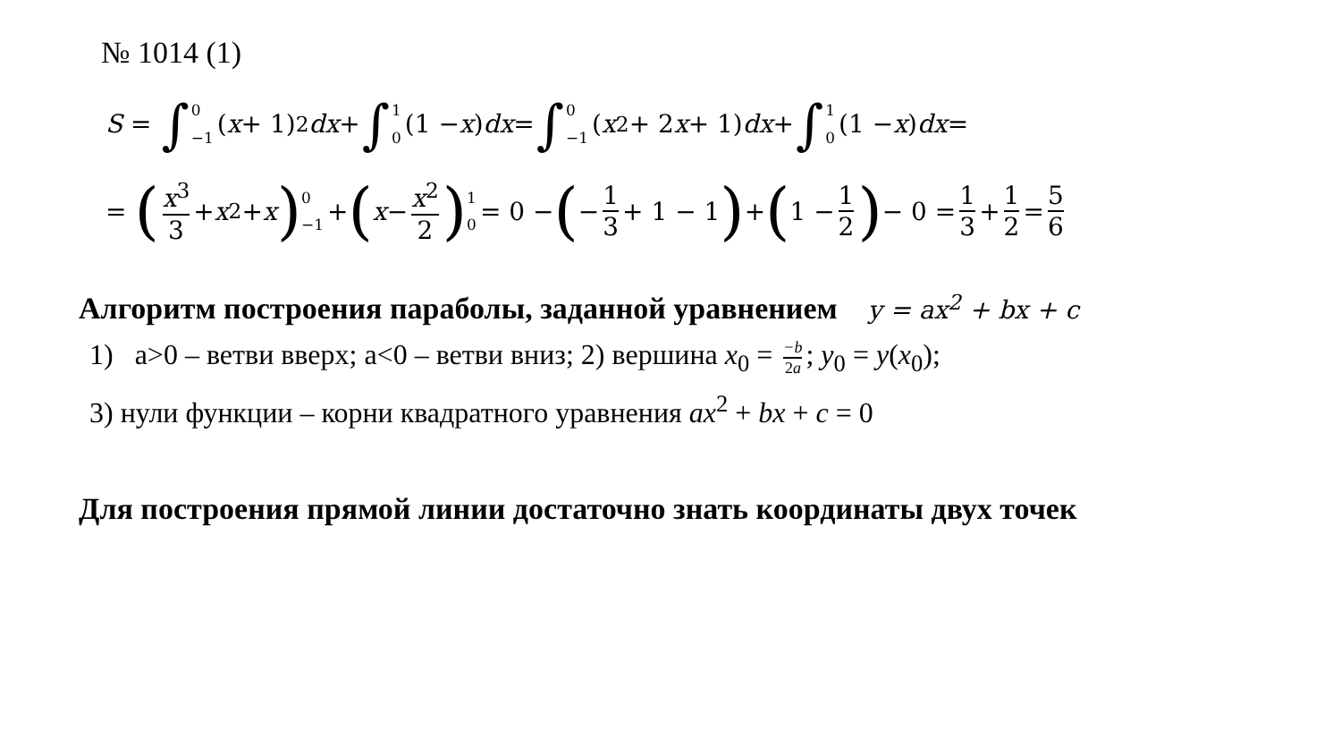№ 1014 (1)
S = ∫ 0 −1 (x + 1)<sup>2</sup> dx + ∫ 1 0 (1 − x) dx = ∫ 0 −1 (x<sup>2</sup> + 2 x + 1) dx + ∫ 1 0 (1 − x) dx =
= (x<sup>3</sup> 3 + x<sup>2</sup> + x) 0 −1 + (x − x<sup>2</sup> 2) 1 0 = 0 − (− 1 3 + 1 − 1) + (1 − 1 2) − 0 = 1 3 + 1 2 = 5 6
Алгоритм построения параболы, заданной уравнением y = ax<sup>2</sup> + bx + c
1) a>0 – ветви вверх; a<0 – ветви вниз; 2) вершина x<sub>0</sub> = −b 2a; y<sub>0</sub> = y(x<sub>0</sub>);
3) нули функции – корни квадратного уравнения ax<sup>2</sup> + bx + c = 0
Для построения прямой линии достаточно знать координаты двух точек